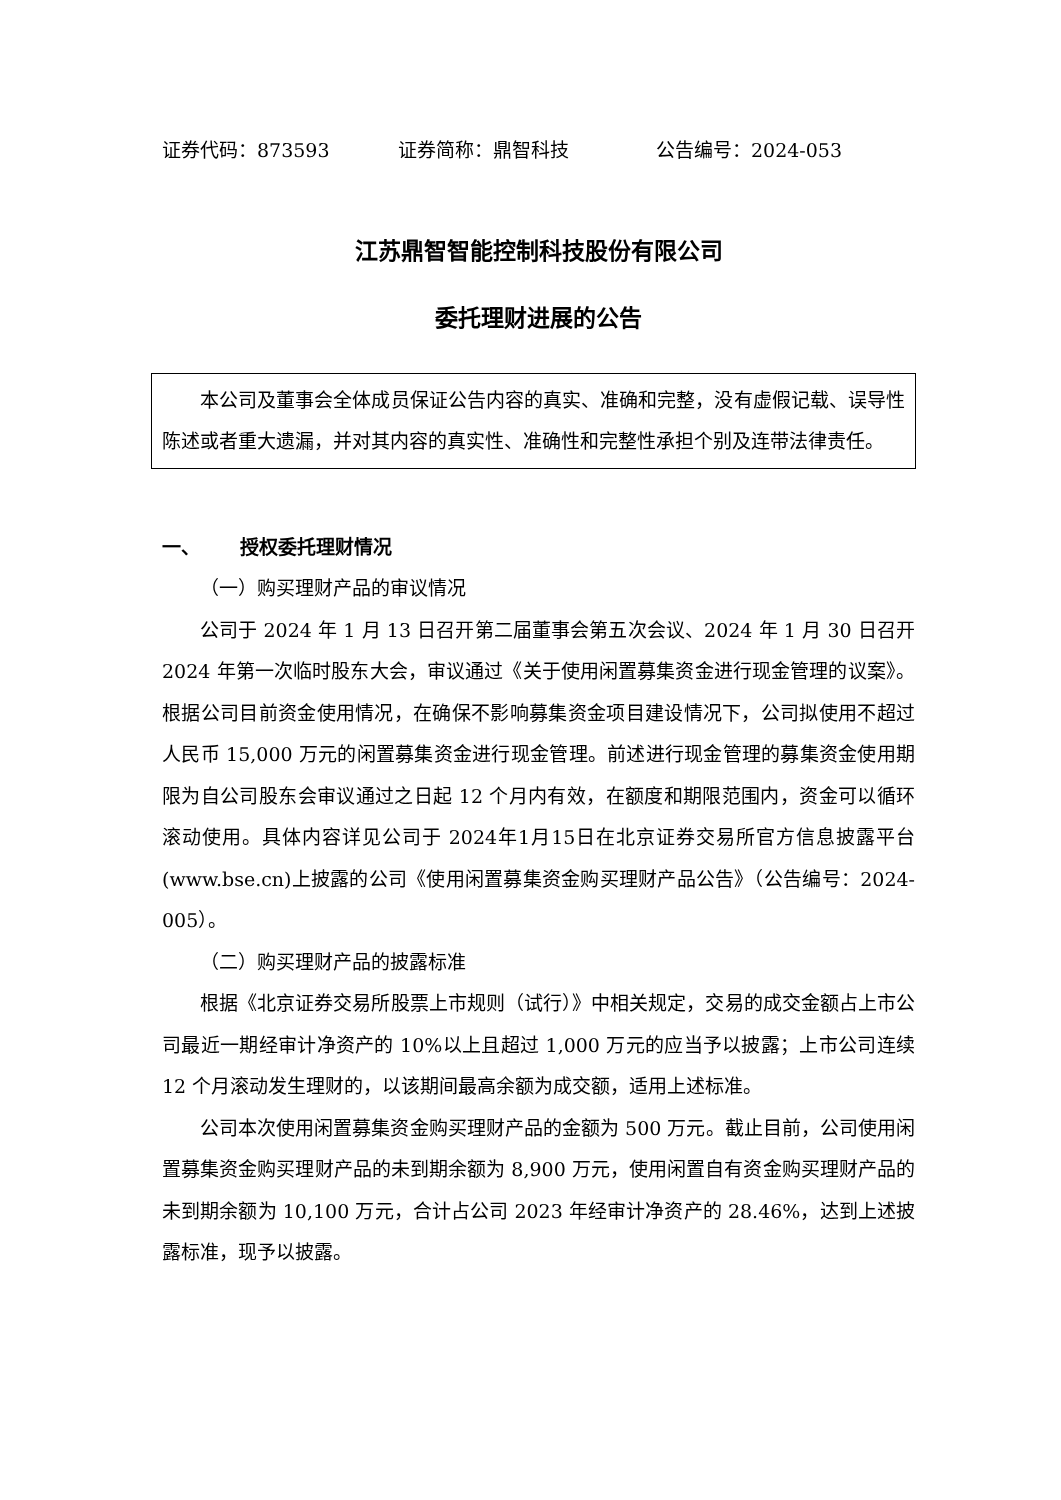证券代码：873593 证券简称：鼎智科技 公告编号：2024-053
江苏鼎智智能控制科技股份有限公司
委托理财进展的公告
本公司及董事会全体成员保证公告内容的真实、准确和完整，没有虚假记载、误导性陈述或者重大遗漏，并对其内容的真实性、准确性和完整性承担个别及连带法律责任。
一、 授权委托理财情况
（一）购买理财产品的审议情况
公司于 2024 年 1 月 13 日召开第二届董事会第五次会议、2024 年 1 月 30 日召开 2024 年第一次临时股东大会，审议通过《关于使用闲置募集资金进行现金管理的议案》。根据公司目前资金使用情况，在确保不影响募集资金项目建设情况下，公司拟使用不超过人民币 15,000 万元的闲置募集资金进行现金管理。前述进行现金管理的募集资金使用期限为自公司股东会审议通过之日起 12 个月内有效，在额度和期限范围内，资金可以循环滚动使用。具体内容详见公司于 2024年1月15日在北京证券交易所官方信息披露平台(www.bse.cn)上披露的公司《使用闲置募集资金购买理财产品公告》（公告编号：2024-005）。
（二）购买理财产品的披露标准
根据《北京证券交易所股票上市规则（试行）》中相关规定，交易的成交金额占上市公司最近一期经审计净资产的 10%以上且超过 1,000 万元的应当予以披露；上市公司连续 12 个月滚动发生理财的，以该期间最高余额为成交额，适用上述标准。
公司本次使用闲置募集资金购买理财产品的金额为 500 万元。截止目前，公司使用闲置募集资金购买理财产品的未到期余额为 8,900 万元，使用闲置自有资金购买理财产品的未到期余额为 10,100 万元，合计占公司 2023 年经审计净资产的 28.46%，达到上述披露标准，现予以披露。